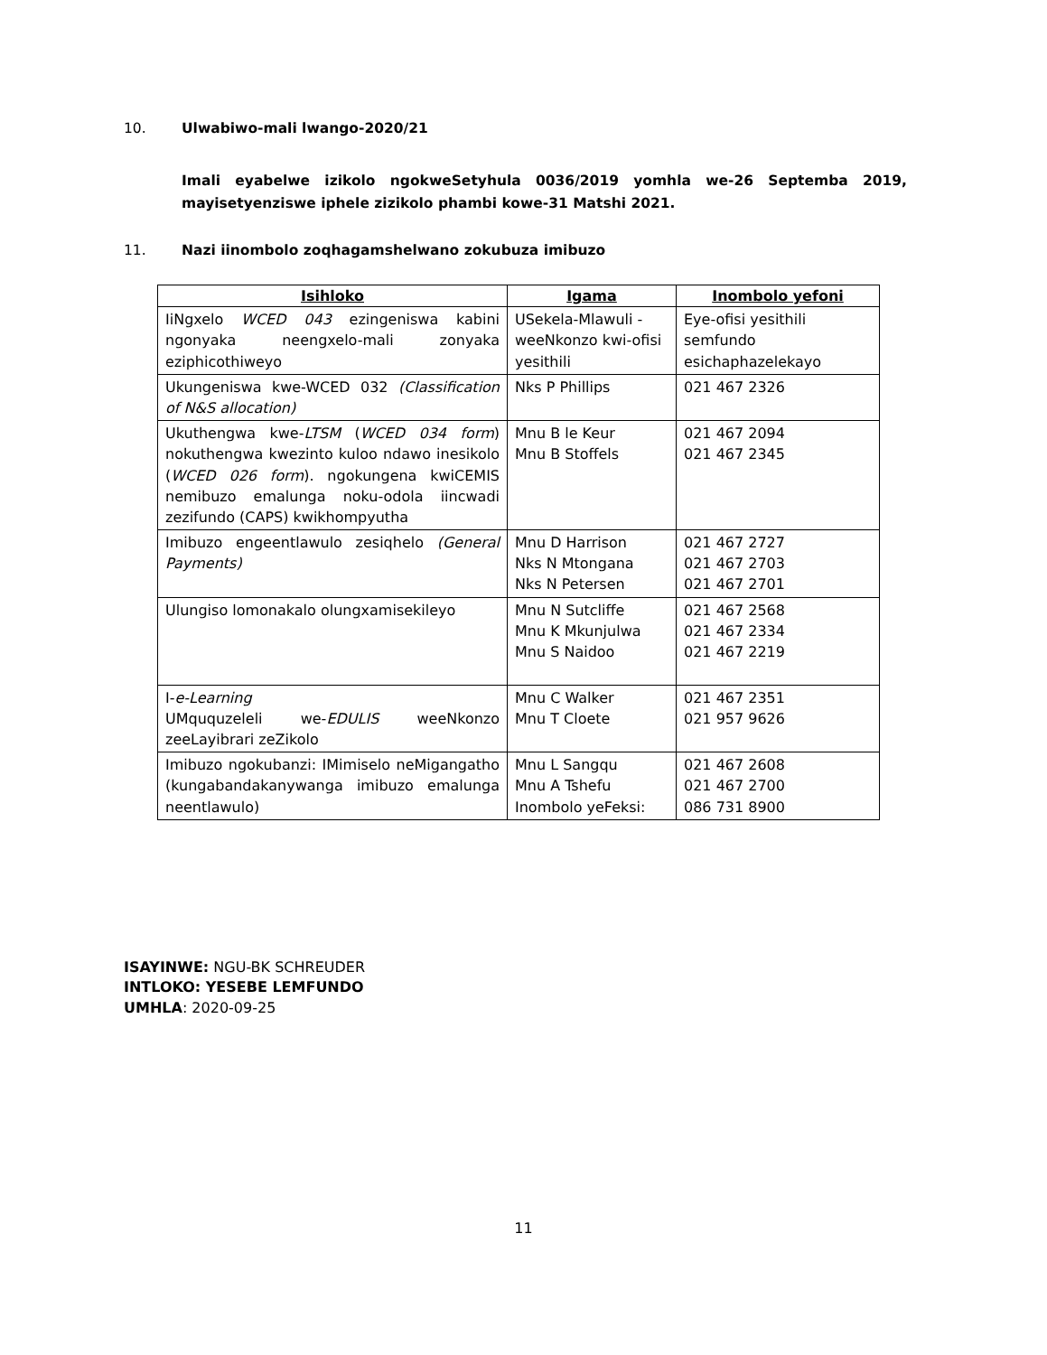10. Ulwabiwo-mali lwango-2020/21
Imali eyabelwe izikolo ngokweSetyhula 0036/2019 yomhla we-26 Septemba 2019, mayisetyenziswe iphele zizikolo phambi kowe-31 Matshi 2021.
11. Nazi iinombolo zoqhagamshelwano zokubuza imibuzo
| Isihloko | Igama | Inombolo yefoni |
| --- | --- | --- |
| IiNgxelo WCED 043 ezingeniswa kabini ngonyaka neengxelo-mali zonyaka eziphicothiweyo | USekela-Mlawuli - weeNkonzo kwi-ofisi yesithili | Eye-ofisi yesithili semfundo esichaphazelekayo |
| Ukungeniswa kwe-WCED 032 (Classification of N&S allocation) | Nks P Phillips | 021 467 2326 |
| Ukuthengwa kwe- LTSM ( WCED 034 form ) nokuthengwa kwezinto kuloo ndawo inesikolo ( WCED 026 form ). ngokungena kwiCEMIS nemibuzo emalunga noku-odola iincwadi zezifundo (CAPS) kwikhompyutha | Mnu B le Keur Mnu B Stoffels | 021 467 2094 021 467 2345 |
| Imibuzo engeentlawulo zesiqhelo (General Payments) | Mnu D Harrison Nks N Mtongana Nks N Petersen | 021 467 2727 021 467 2703 021 467 2701 |
| Ulungiso lomonakalo olungxamisekileyo | Mnu N Sutcliffe Mnu K Mkunjulwa Mnu S Naidoo | 021 467 2568 021 467 2334 021 467 2219 |
| I- e-Learning UMququzeleli we- EDULIS weeNkonzo zeeLayibrari zeZikolo | Mnu C Walker Mnu T Cloete | 021 467 2351 021 957 9626 |
| Imibuzo ngokubanzi: IMimiselo neMigangatho (kungabandakanywanga imibuzo emalunga neentlawulo) | Mnu L Sangqu Mnu A Tshefu Inombolo yeFeksi: | 021 467 2608 021 467 2700 086 731 8900 |
ISAYINWE: NGU-BK SCHREUDER
INTLOKO: YESEBE LEMFUNDO
UMHLA: 2020-09-25
11